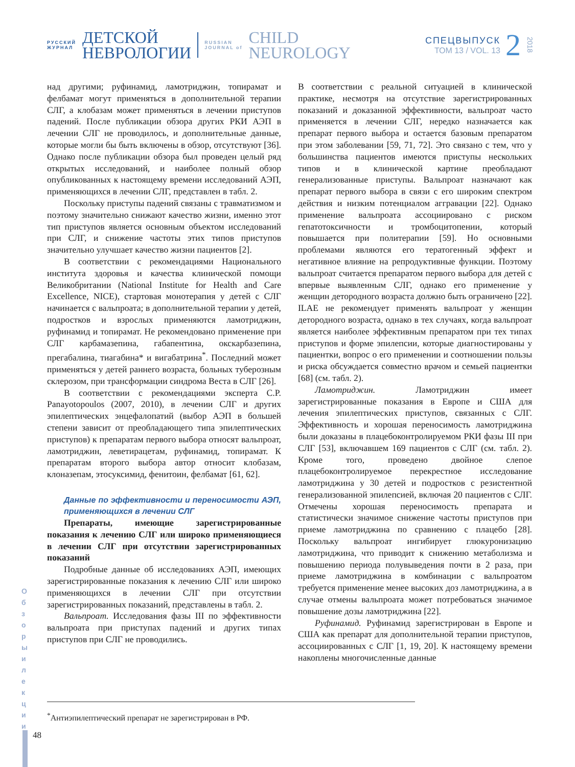РУССКИЙ
ЖУРНАЛ
ДЕТСКОЙ
НЕВРОЛОГИИ
RUSSIAN
JOURNAL of
CHILD
NEUROLOGY
СПЕЦВЫПУСК
ТОМ 13 / VOL. 13
2
2018
над другими; руфинамид, ламотриджин, топирамат и фелбамат могут применяться в дополнительной терапии СЛГ, а клобазам может применяться в лечении приступов падений. После публикации обзора других РКИ АЭП в лечении СЛГ не проводилось, и дополнительные данные, которые могли бы быть включены в обзор, отсутствуют [36]. Однако после публикации обзора был проведен целый ряд открытых исследований, и наиболее полный обзор опубликованных к настоящему времени исследований АЭП, применяющихся в лечении СЛГ, представлен в табл. 2.
Поскольку приступы падений связаны с травматизмом и поэтому значительно снижают качество жизни, именно этот тип приступов является основным объектом исследований при СЛГ, и снижение частоты этих типов приступов значительно улучшает качество жизни пациентов [2].
В соответствии с рекомендациями Национального института здоровья и качества клинической помощи Великобритании (National Institute for Health and Care Excellence, NICE), стартовая монотерапия у детей с СЛГ начинается с вальпроата; в дополнительной терапии у детей, подростков и взрослых применяются ламотриджин, руфинамид и топирамат. Не рекомендовано применение при СЛГ карбамазепина, габапентина, окскарбазепина, прегабалина, тиагабина* и вигабатрина<sup>*</sup>. Последний может применяться у детей раннего возраста, больных туберозным склерозом, при трансформации синдрома Веста в СЛГ [26].
В соответствии с рекомендациями эксперта C.P. Panayotopoulos (2007, 2010), в лечении СЛГ и других эпилептических энцефалопатий (выбор АЭП в большей степени зависит от преобладающего типа эпилептических приступов) к препаратам первого выбора относят вальпроат, ламотриджин, леветирацетам, руфинамид, топирамат. К препаратам второго выбора автор относит клобазам, клоназепам, этосуксимид, фенитоин, фелбамат [61, 62].
Данные по эффективности и переносимости АЭП, применяющихся в лечении СЛГ
Препараты, имеющие зарегистрированные показания к лечению СЛГ или широко применяющиеся в лечении СЛГ при отсутствии зарегистрированных показаний
Подробные данные об исследованиях АЭП, имеющих зарегистрированные показания к лечению СЛГ или широко применяющихся в лечении СЛГ при отсутствии зарегистрированных показаний, представлены в табл. 2.
Вальпроат. Исследования фазы III по эффективности вальпроата при приступах падений и других типах приступов при СЛГ не проводились.
В соответствии с реальной ситуацией в клинической практике, несмотря на отсутствие зарегистрированных показаний и доказанной эффективности, вальпроат часто применяется в лечении СЛГ, нередко назначается как препарат первого выбора и остается базовым препаратом при этом заболевании [59, 71, 72]. Это связано с тем, что у большинства пациентов имеются приступы нескольких типов и в клинической картине преобладают генерализованные приступы. Вальпроат назначают как препарат первого выбора в связи с его широким спектром действия и низким потенциалом аггравации [22]. Однако применение вальпроата ассоциировано с риском гепатотоксичности и тромбоцитопении, который повышается при политерапии [59]. Но основными проблемами являются его тератогенный эффект и негативное влияние на репродуктивные функции. Поэтому вальпроат считается препаратом первого выбора для детей с впервые выявленным СЛГ, однако его применение у женщин детородного возраста должно быть ограничено [22]. ILAE не рекомендует применять вальпроат у женщин детородного возраста, однако в тех случаях, когда вальпроат является наиболее эффективным препаратом при тех типах приступов и форме эпилепсии, которые диагностированы у пациентки, вопрос о его применении и соотношении пользы и риска обсуждается совместно врачом и семьей пациентки [68] (см. табл. 2).
Ламотриджин. Ламотриджин имеет зарегистрированные показания в Европе и США для лечения эпилептических приступов, связанных с СЛГ. Эффективность и хорошая переносимость ламотриджина были доказаны в плацебоконтролируемом РКИ фазы III при СЛГ [53], включавшем 169 пациентов с СЛГ (см. табл. 2). Кроме того, проведено двойное слепое плацебоконтролируемое перекрестное исследование ламотриджина у 30 детей и подростков с резистентной генерализованной эпилепсией, включая 20 пациентов с СЛГ. Отмечены хорошая переносимость препарата и статистически значимое снижение частоты приступов при приеме ламотриджина по сравнению с плацебо [28]. Поскольку вальпроат ингибирует глюкуронизацию ламотриджина, что приводит к снижению метаболизма и повышению периода полувыведения почти в 2 раза, при приеме ламотриджина в комбинации с вальпроатом требуется применение менее высоких доз ламотриджина, а в случае отмены вальпроата может потребоваться значимое повышение дозы ламотриджина [22].
Руфинамид. Руфинамид зарегистрирован в Европе и США как препарат для дополнительной терапии приступов, ассоциированных с СЛГ [1, 19, 20]. К настоящему времени накоплены многочисленные данные
<sup>*</sup> Антиэпилептический препарат не зарегистрирован в РФ.
О б з о р ы и л е к ц и и
48